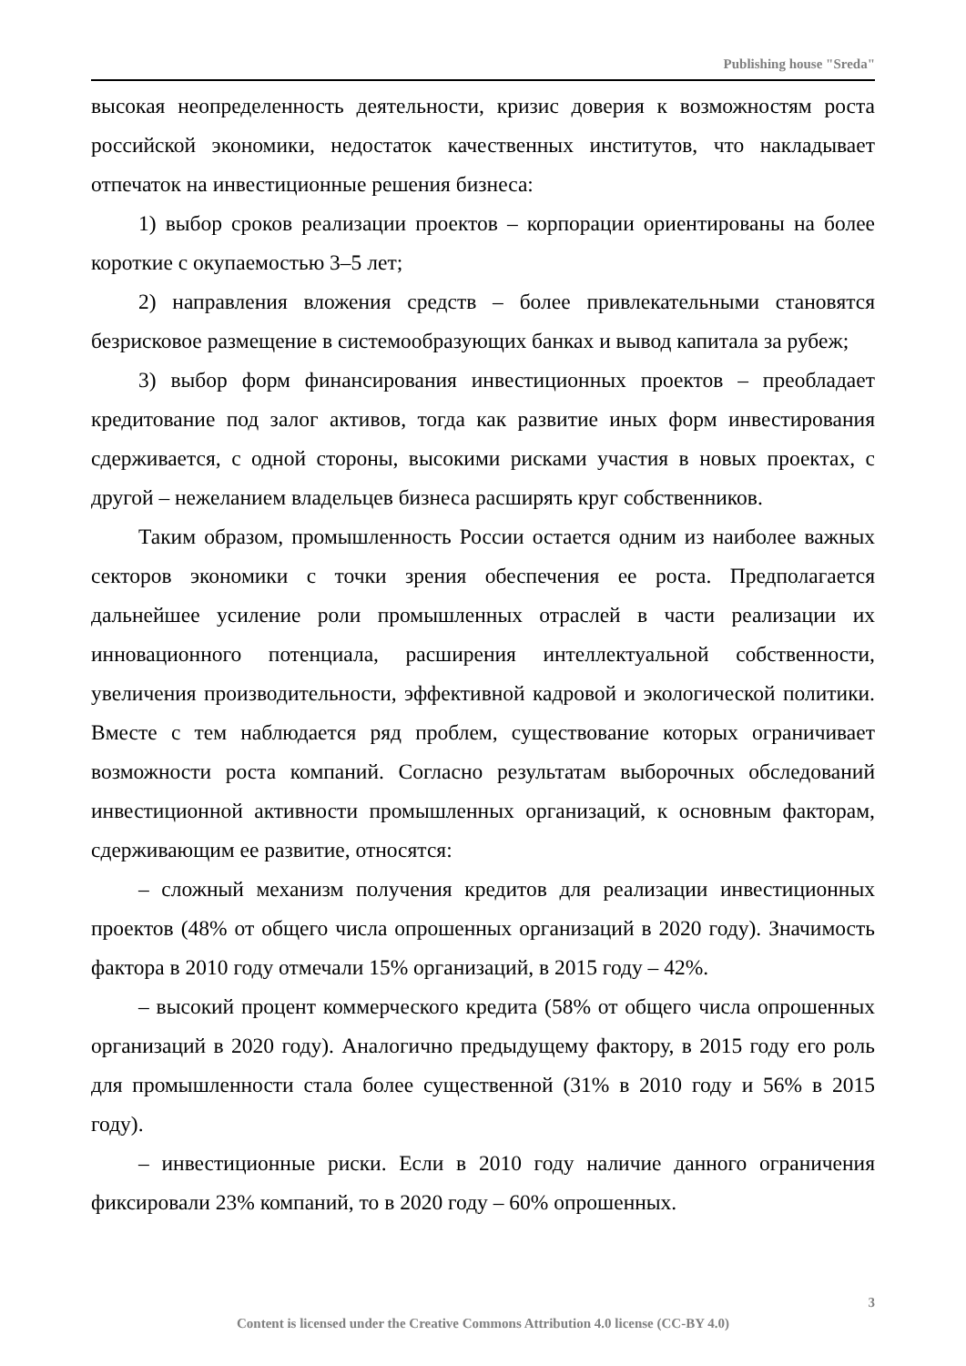Publishing house "Sreda"
высокая неопределенность деятельности, кризис доверия к возможностям роста российской экономики, недостаток качественных институтов, что накладывает отпечаток на инвестиционные решения бизнеса:
1) выбор сроков реализации проектов – корпорации ориентированы на более короткие с окупаемостью 3–5 лет;
2) направления вложения средств – более привлекательными становятся безрисковое размещение в системообразующих банках и вывод капитала за рубеж;
3) выбор форм финансирования инвестиционных проектов – преобладает кредитование под залог активов, тогда как развитие иных форм инвестирования сдерживается, с одной стороны, высокими рисками участия в новых проектах, с другой – нежеланием владельцев бизнеса расширять круг собственников.
Таким образом, промышленность России остается одним из наиболее важных секторов экономики с точки зрения обеспечения ее роста. Предполагается дальнейшее усиление роли промышленных отраслей в части реализации их инновационного потенциала, расширения интеллектуальной собственности, увеличения производительности, эффективной кадровой и экологической политики. Вместе с тем наблюдается ряд проблем, существование которых ограничивает возможности роста компаний. Согласно результатам выборочных обследований инвестиционной активности промышленных организаций, к основным факторам, сдерживающим ее развитие, относятся:
– сложный механизм получения кредитов для реализации инвестиционных проектов (48% от общего числа опрошенных организаций в 2020 году). Значимость фактора в 2010 году отмечали 15% организаций, в 2015 году – 42%.
– высокий процент коммерческого кредита (58% от общего числа опрошенных организаций в 2020 году). Аналогично предыдущему фактору, в 2015 году его роль для промышленности стала более существенной (31% в 2010 году и 56% в 2015 году).
– инвестиционные риски. Если в 2010 году наличие данного ограничения фиксировали 23% компаний, то в 2020 году – 60% опрошенных.
3
Content is licensed under the Creative Commons Attribution 4.0 license (CC-BY 4.0)